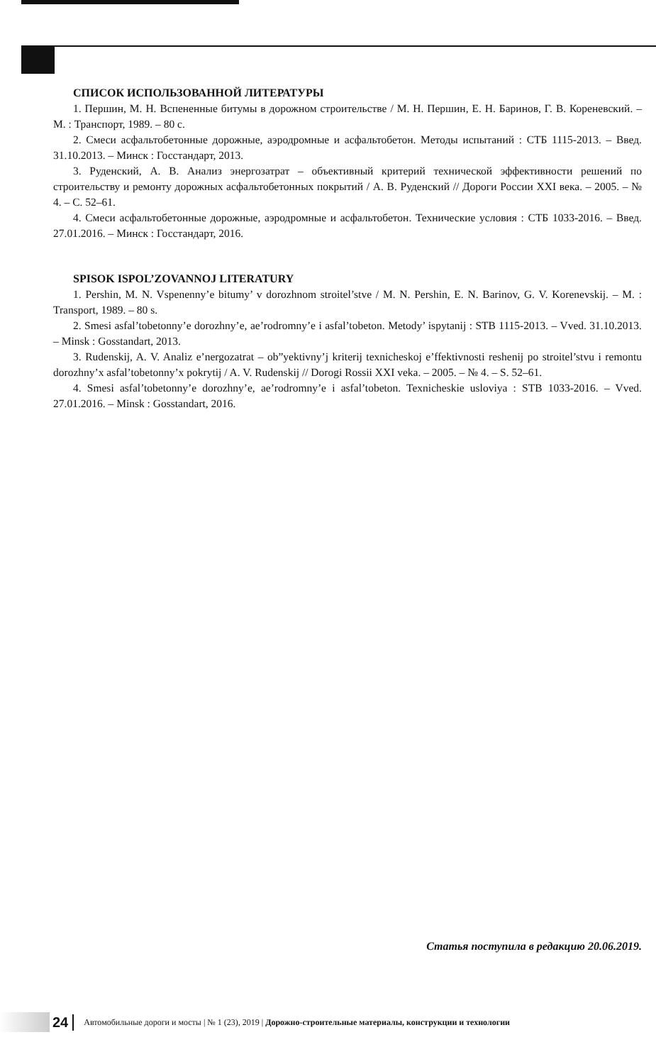СПИСОК ИСПОЛЬЗОВАННОЙ ЛИТЕРАТУРЫ
1. Першин, М. Н. Вспененные битумы в дорожном строительстве / М. Н. Першин, Е. Н. Баринов, Г. В. Кореневский. – М. : Транспорт, 1989. – 80 с.
2. Смеси асфальтобетонные дорожные, аэродромные и асфальтобетон. Методы испытаний : СТБ 1115-2013. – Введ. 31.10.2013. – Минск : Госстандарт, 2013.
3. Руденский, А. В. Анализ энергозатрат – объективный критерий технической эффективности решений по строительству и ремонту дорожных асфальтобетонных покрытий / А. В. Руденский // Дороги России XXI века. – 2005. – № 4. – С. 52–61.
4. Смеси асфальтобетонные дорожные, аэродромные и асфальтобетон. Технические условия : СТБ 1033-2016. – Введ. 27.01.2016. – Минск : Госстандарт, 2016.
SPISOK ISPOL’ZOVANNOJ LITERATURY
1. Pershin, M. N. Vspenenny’e bitumy’ v dorozhnom stroitel’stve / M. N. Pershin, E. N. Barinov, G. V. Korenevskij. – M. : Transport, 1989. – 80 s.
2. Smesi asfal’tobetonny’e dorozhny’e, ae’rodromny’e i asfal’tobeton. Metody’ ispytanij : STB 1115-2013. – Vved. 31.10.2013. – Minsk : Gosstandart, 2013.
3. Rudenskij, A. V. Analiz e’nergozatrat – ob”yektivny’j kriterij texnicheskoj e’ffektivnosti reshenij po stroitel’stvu i remontu dorozhny’x asfal’tobetonny’x pokrytij / A. V. Rudenskij // Dorogi Rossii XXI veka. – 2005. – № 4. – S. 52–61.
4. Smesi asfal’tobetonny’e dorozhny’e, ae’rodromny’e i asfal’tobeton. Texnicheskie usloviya : STB 1033-2016. – Vved. 27.01.2016. – Minsk : Gosstandart, 2016.
Статья поступила в редакцию 20.06.2019.
24 Автомобильные дороги и мосты | № 1 (23), 2019 | Дорожно-строительные материалы, конструкции и технологии